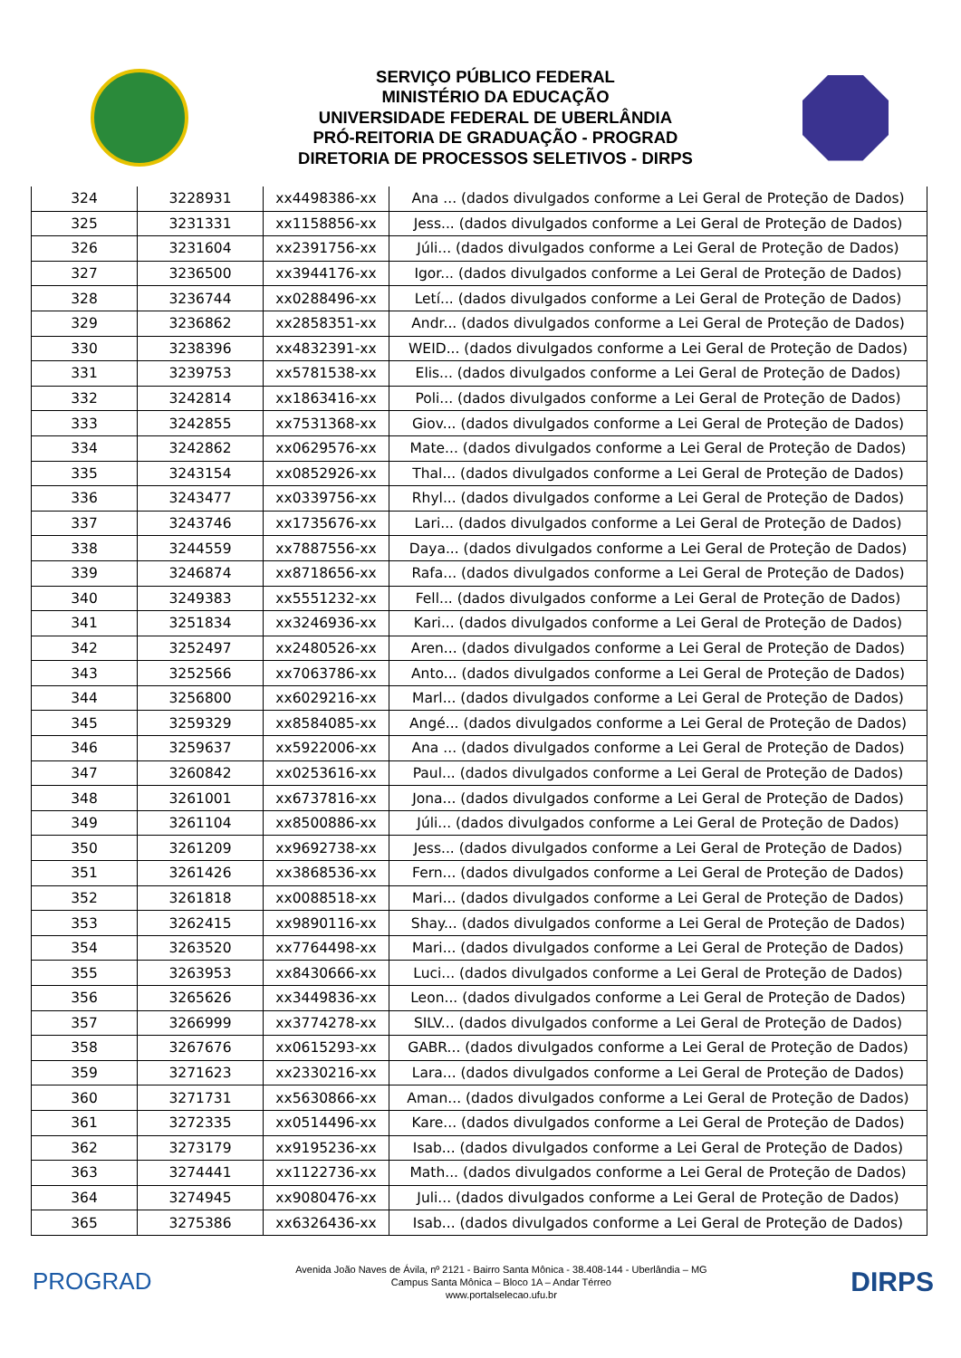SERVIÇO PÚBLICO FEDERAL
MINISTÉRIO DA EDUCAÇÃO
UNIVERSIDADE FEDERAL DE UBERLÂNDIA
PRÓ-REITORIA DE GRADUAÇÃO - PROGRAD
DIRETORIA DE PROCESSOS SELETIVOS - DIRPS
| 324 | 3228931 | xx4498386-xx | Ana ... (dados divulgados conforme a Lei Geral de Proteção de Dados) |
| 325 | 3231331 | xx1158856-xx | Jess... (dados divulgados conforme a Lei Geral de Proteção de Dados) |
| 326 | 3231604 | xx2391756-xx | Júli... (dados divulgados conforme a Lei Geral de Proteção de Dados) |
| 327 | 3236500 | xx3944176-xx | Igor... (dados divulgados conforme a Lei Geral de Proteção de Dados) |
| 328 | 3236744 | xx0288496-xx | Letí... (dados divulgados conforme a Lei Geral de Proteção de Dados) |
| 329 | 3236862 | xx2858351-xx | Andr... (dados divulgados conforme a Lei Geral de Proteção de Dados) |
| 330 | 3238396 | xx4832391-xx | WEID... (dados divulgados conforme a Lei Geral de Proteção de Dados) |
| 331 | 3239753 | xx5781538-xx | Elis... (dados divulgados conforme a Lei Geral de Proteção de Dados) |
| 332 | 3242814 | xx1863416-xx | Poli... (dados divulgados conforme a Lei Geral de Proteção de Dados) |
| 333 | 3242855 | xx7531368-xx | Giov... (dados divulgados conforme a Lei Geral de Proteção de Dados) |
| 334 | 3242862 | xx0629576-xx | Mate... (dados divulgados conforme a Lei Geral de Proteção de Dados) |
| 335 | 3243154 | xx0852926-xx | Thal... (dados divulgados conforme a Lei Geral de Proteção de Dados) |
| 336 | 3243477 | xx0339756-xx | Rhyl... (dados divulgados conforme a Lei Geral de Proteção de Dados) |
| 337 | 3243746 | xx1735676-xx | Lari... (dados divulgados conforme a Lei Geral de Proteção de Dados) |
| 338 | 3244559 | xx7887556-xx | Daya... (dados divulgados conforme a Lei Geral de Proteção de Dados) |
| 339 | 3246874 | xx8718656-xx | Rafa... (dados divulgados conforme a Lei Geral de Proteção de Dados) |
| 340 | 3249383 | xx5551232-xx | Fell... (dados divulgados conforme a Lei Geral de Proteção de Dados) |
| 341 | 3251834 | xx3246936-xx | Kari... (dados divulgados conforme a Lei Geral de Proteção de Dados) |
| 342 | 3252497 | xx2480526-xx | Aren... (dados divulgados conforme a Lei Geral de Proteção de Dados) |
| 343 | 3252566 | xx7063786-xx | Anto... (dados divulgados conforme a Lei Geral de Proteção de Dados) |
| 344 | 3256800 | xx6029216-xx | Marl... (dados divulgados conforme a Lei Geral de Proteção de Dados) |
| 345 | 3259329 | xx8584085-xx | Angé... (dados divulgados conforme a Lei Geral de Proteção de Dados) |
| 346 | 3259637 | xx5922006-xx | Ana ... (dados divulgados conforme a Lei Geral de Proteção de Dados) |
| 347 | 3260842 | xx0253616-xx | Paul... (dados divulgados conforme a Lei Geral de Proteção de Dados) |
| 348 | 3261001 | xx6737816-xx | Jona... (dados divulgados conforme a Lei Geral de Proteção de Dados) |
| 349 | 3261104 | xx8500886-xx | Júli... (dados divulgados conforme a Lei Geral de Proteção de Dados) |
| 350 | 3261209 | xx9692738-xx | Jess... (dados divulgados conforme a Lei Geral de Proteção de Dados) |
| 351 | 3261426 | xx3868536-xx | Fern... (dados divulgados conforme a Lei Geral de Proteção de Dados) |
| 352 | 3261818 | xx0088518-xx | Mari... (dados divulgados conforme a Lei Geral de Proteção de Dados) |
| 353 | 3262415 | xx9890116-xx | Shay... (dados divulgados conforme a Lei Geral de Proteção de Dados) |
| 354 | 3263520 | xx7764498-xx | Mari... (dados divulgados conforme a Lei Geral de Proteção de Dados) |
| 355 | 3263953 | xx8430666-xx | Luci... (dados divulgados conforme a Lei Geral de Proteção de Dados) |
| 356 | 3265626 | xx3449836-xx | Leon... (dados divulgados conforme a Lei Geral de Proteção de Dados) |
| 357 | 3266999 | xx3774278-xx | SILV... (dados divulgados conforme a Lei Geral de Proteção de Dados) |
| 358 | 3267676 | xx0615293-xx | GABR... (dados divulgados conforme a Lei Geral de Proteção de Dados) |
| 359 | 3271623 | xx2330216-xx | Lara... (dados divulgados conforme a Lei Geral de Proteção de Dados) |
| 360 | 3271731 | xx5630866-xx | Aman... (dados divulgados conforme a Lei Geral de Proteção de Dados) |
| 361 | 3272335 | xx0514496-xx | Kare... (dados divulgados conforme a Lei Geral de Proteção de Dados) |
| 362 | 3273179 | xx9195236-xx | Isab... (dados divulgados conforme a Lei Geral de Proteção de Dados) |
| 363 | 3274441 | xx1122736-xx | Math... (dados divulgados conforme a Lei Geral de Proteção de Dados) |
| 364 | 3274945 | xx9080476-xx | Juli... (dados divulgados conforme a Lei Geral de Proteção de Dados) |
| 365 | 3275386 | xx6326436-xx | Isab... (dados divulgados conforme a Lei Geral de Proteção de Dados) |
PROGRAD
Avenida João Naves de Ávila, nº 2121 - Bairro Santa Mônica - 38.408-144 - Uberlândia – MG
Campus Santa Mônica – Bloco 1A – Andar Térreo
www.portalselecao.ufu.br
DIRPS